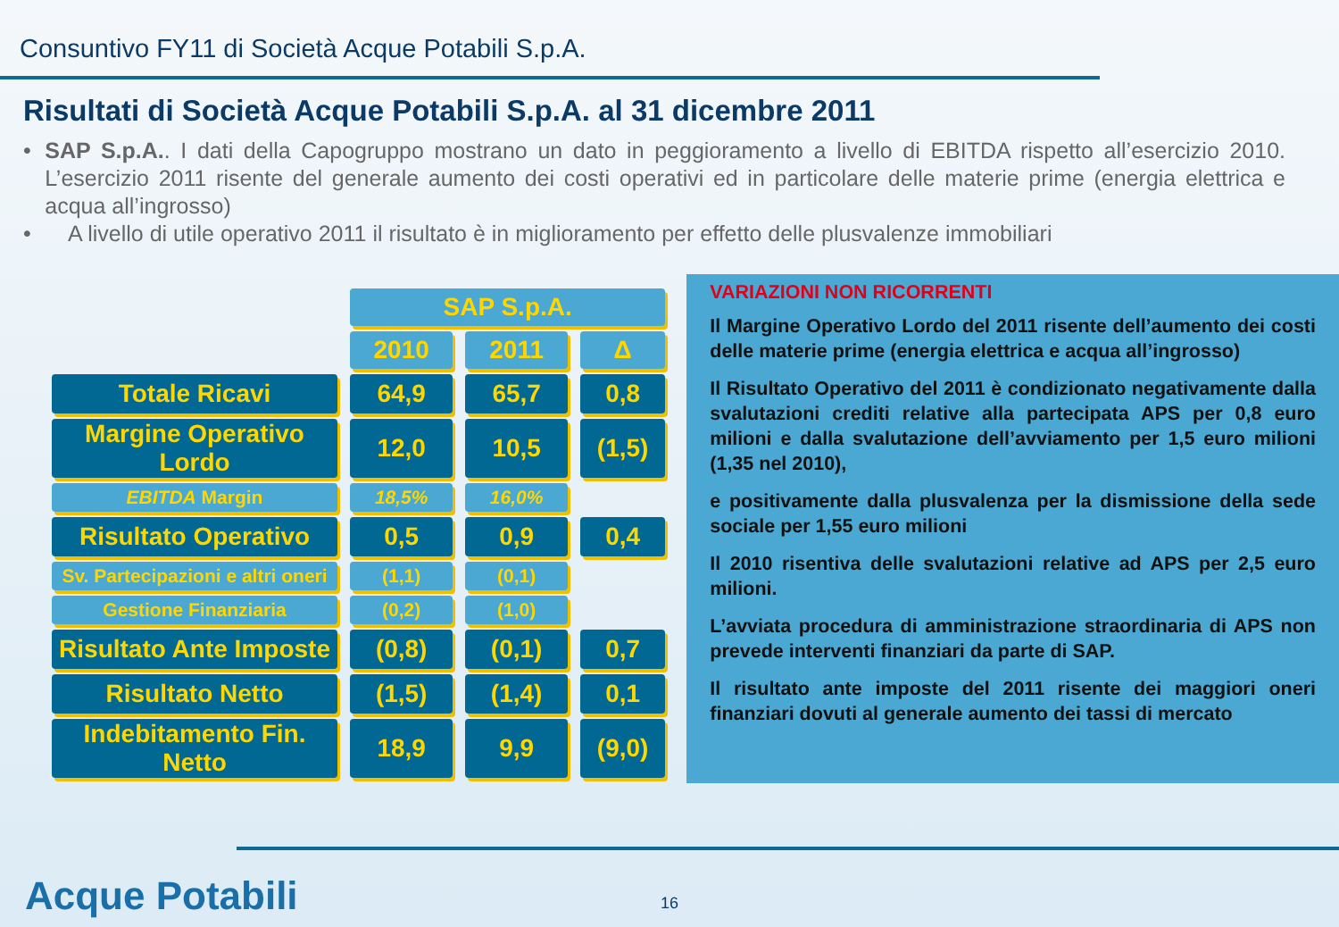Consuntivo FY11 di Società Acque Potabili S.p.A.
Risultati di Società Acque Potabili S.p.A. al 31 dicembre 2011
• SAP S.p.A.. I dati della Capogruppo mostrano un dato in peggioramento a livello di EBITDA rispetto all’esercizio 2010. L’esercizio 2011 risente del generale aumento dei costi operativi ed in particolare delle materie prime (energia elettrica e acqua all’ingrosso)
• A livello di utile operativo 2011 il risultato è in miglioramento per effetto delle plusvalenze immobiliari
| | SAP S.p.A. | | |
| | 2010 | 2011 | Δ |
| Totale Ricavi | 64,9 | 65,7 | 0,8 |
| Margine Operativo Lordo | 12,0 | 10,5 | (1,5) |
| EBITDA Margin | 18,5% | 16,0% | |
| Risultato Operativo | 0,5 | 0,9 | 0,4 |
| Sv. Partecipazioni e altri oneri | (1,1) | (0,1) | |
| Gestione Finanziaria | (0,2) | (1,0) | |
| Risultato Ante Imposte | (0,8) | (0,1) | 0,7 |
| Risultato Netto | (1,5) | (1,4) | 0,1 |
| Indebitamento Fin. Netto | 18,9 | 9,9 | (9,0) |
VARIAZIONI NON RICORRENTI
Il Margine Operativo Lordo del 2011 risente dell’aumento dei costi delle materie prime (energia elettrica e acqua all’ingrosso)
Il Risultato Operativo del 2011 è condizionato negativamente dalla svalutazioni crediti relative alla partecipata APS per 0,8 euro milioni e dalla svalutazione dell’avviamento per 1,5 euro milioni (1,35 nel 2010),
e positivamente dalla plusvalenza per la dismissione della sede sociale per 1,55 euro milioni
Il 2010 risentiva delle svalutazioni relative ad APS per 2,5 euro milioni.
L’avviata procedura di amministrazione straordinaria di APS non prevede interventi finanziari da parte di SAP.
Il risultato ante imposte del 2011 risente dei maggiori oneri finanziari dovuti al generale aumento dei tassi di mercato
Acque Potabili 16